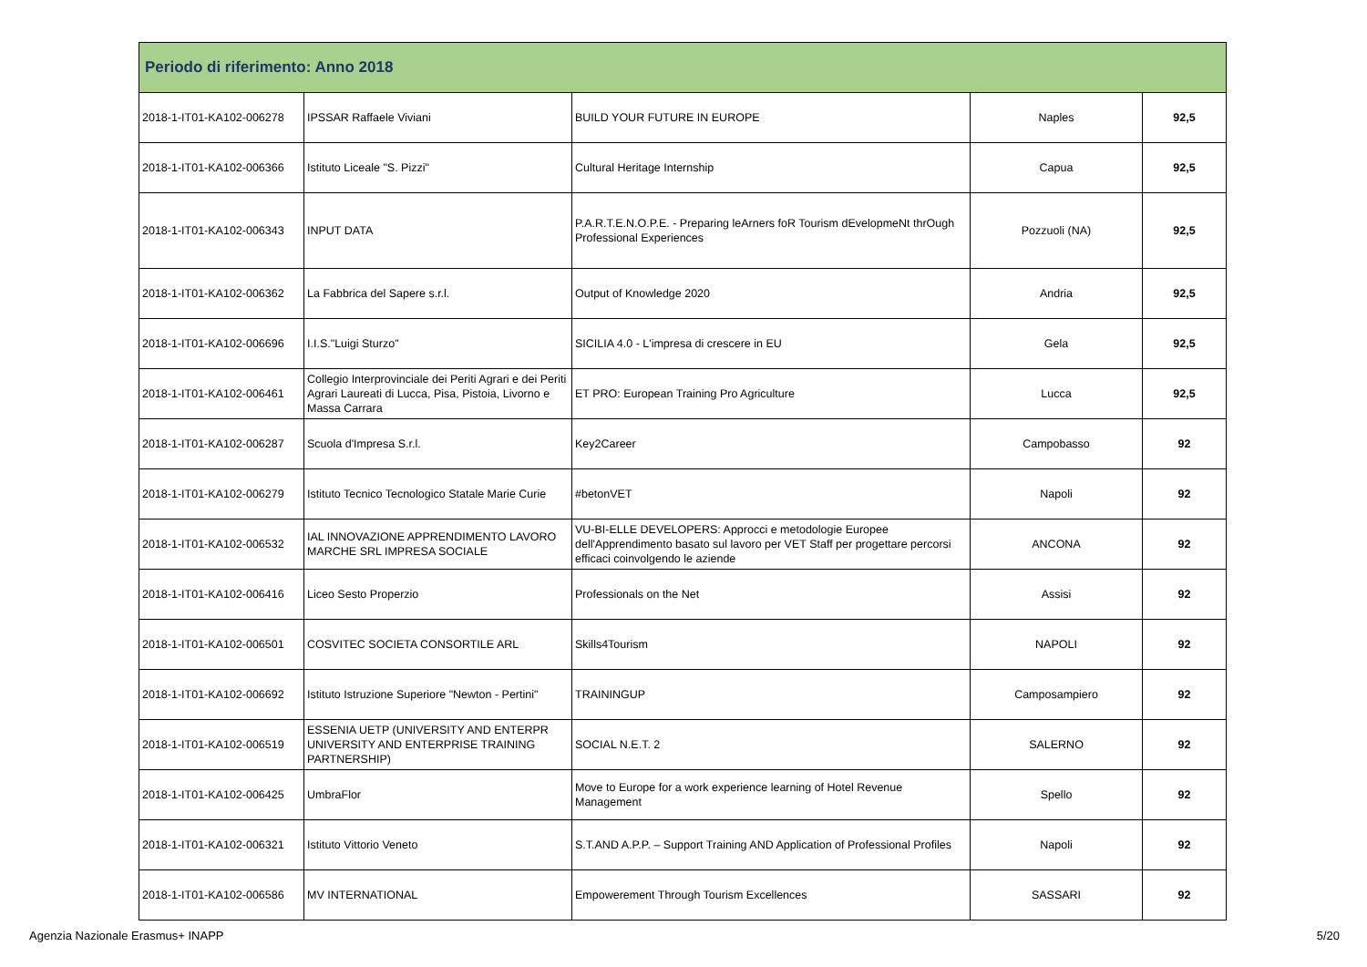| Periodo di riferimento: Anno 2018 | | | | |
| 2018-1-IT01-KA102-006278 | IPSSAR Raffaele Viviani | BUILD YOUR FUTURE IN EUROPE | Naples | 92,5 |
| 2018-1-IT01-KA102-006366 | Istituto Liceale "S. Pizzi" | Cultural Heritage Internship | Capua | 92,5 |
| 2018-1-IT01-KA102-006343 | INPUT DATA | P.A.R.T.E.N.O.P.E. - Preparing leArners foR Tourism dEvelopmeNt thrOugh Professional Experiences | Pozzuoli (NA) | 92,5 |
| 2018-1-IT01-KA102-006362 | La Fabbrica del Sapere s.r.l. | Output of Knowledge 2020 | Andria | 92,5 |
| 2018-1-IT01-KA102-006696 | I.I.S."Luigi Sturzo" | SICILIA 4.0 - L'impresa di crescere in EU | Gela | 92,5 |
| 2018-1-IT01-KA102-006461 | Collegio Interprovinciale dei Periti Agrari e dei Periti Agrari Laureati di Lucca, Pisa, Pistoia, Livorno e Massa Carrara | ET PRO: European Training Pro Agriculture | Lucca | 92,5 |
| 2018-1-IT01-KA102-006287 | Scuola d'Impresa S.r.l. | Key2Career | Campobasso | 92 |
| 2018-1-IT01-KA102-006279 | Istituto Tecnico Tecnologico Statale Marie Curie | #betonVET | Napoli | 92 |
| 2018-1-IT01-KA102-006532 | IAL INNOVAZIONE APPRENDIMENTO LAVORO MARCHE SRL IMPRESA SOCIALE | VU-BI-ELLE DEVELOPERS: Approcci e metodologie Europee dell'Apprendimento basato sul lavoro per VET Staff per progettare percorsi efficaci coinvolgendo le aziende | ANCONA | 92 |
| 2018-1-IT01-KA102-006416 | Liceo Sesto Properzio | Professionals on the Net | Assisi | 92 |
| 2018-1-IT01-KA102-006501 | COSVITEC SOCIETA CONSORTILE ARL | Skills4Tourism | NAPOLI | 92 |
| 2018-1-IT01-KA102-006692 | Istituto Istruzione Superiore "Newton - Pertini" | TRAININGUP | Camposampiero | 92 |
| 2018-1-IT01-KA102-006519 | ESSENIA UETP (UNIVERSITY AND ENTERPR UNIVERSITY AND ENTERPRISE TRAINING PARTNERSHIP) | SOCIAL N.E.T. 2 | SALERNO | 92 |
| 2018-1-IT01-KA102-006425 | UmbraFlor | Move to Europe for a work experience learning of Hotel Revenue Management | Spello | 92 |
| 2018-1-IT01-KA102-006321 | Istituto Vittorio Veneto | S.T.AND A.P.P. – Support Training AND Application of Professional Profiles | Napoli | 92 |
| 2018-1-IT01-KA102-006586 | MV INTERNATIONAL | Empowerement Through Tourism Excellences | SASSARI | 92 |
Agenzia Nazionale Erasmus+ INAPP 5/20